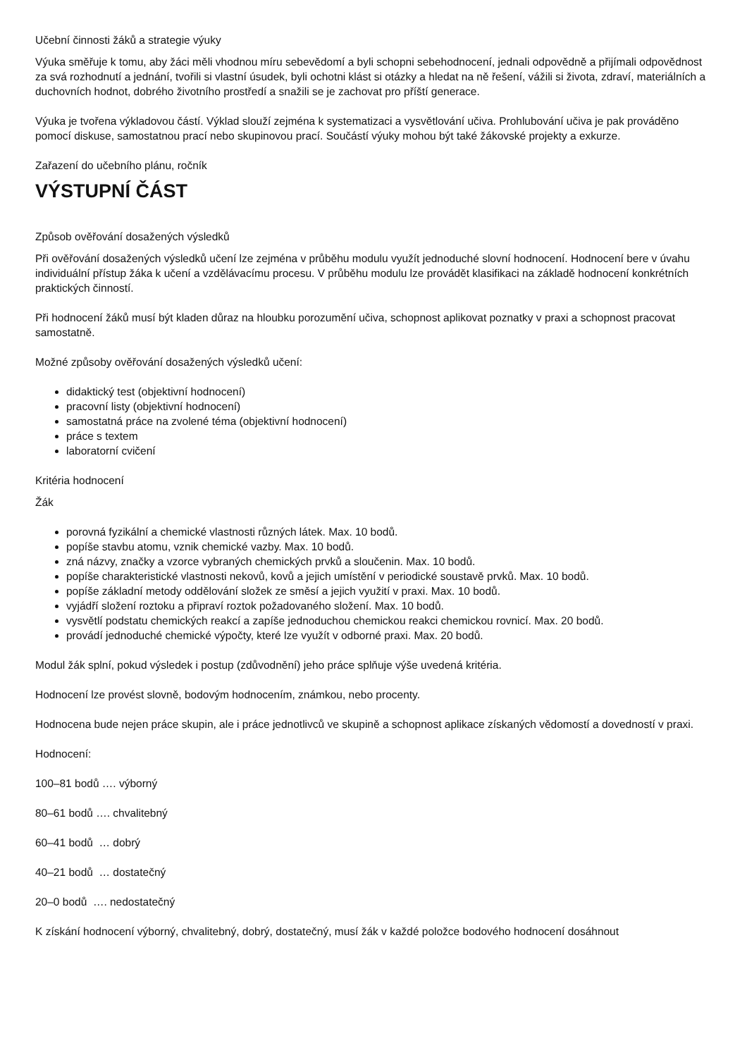Učební činnosti žáků a strategie výuky
Výuka směřuje k tomu, aby žáci měli vhodnou míru sebevědomí a byli schopni sebehodnocení, jednali odpovědně a přijímali odpovědnost za svá rozhodnutí a jednání, tvořili si vlastní úsudek, byli ochotni klást si otázky a hledat na ně řešení, vážili si života, zdraví, materiálních a duchovních hodnot, dobrého životního prostředí a snažili se je zachovat pro příští generace.
Výuka je tvořena výkladovou částí. Výklad slouží zejména k systematizaci a vysvětlování učiva. Prohlubování učiva je pak prováděno pomocí diskuse, samostatnou prací nebo skupinovou prací. Součástí výuky mohou být také žákovské projekty a exkurze.
Zařazení do učebního plánu, ročník
VÝSTUPNÍ ČÁST
Způsob ověřování dosažených výsledků
Při ověřování dosažených výsledků učení lze zejména v průběhu modulu využít jednoduché slovní hodnocení. Hodnocení bere v úvahu individuální přístup žáka k učení a vzdělávacímu procesu. V průběhu modulu lze provádět klasifikaci na základě hodnocení konkrétních praktických činností.
Při hodnocení žáků musí být kladen důraz na hloubku porozumění učiva, schopnost aplikovat poznatky v praxi a schopnost pracovat samostatně.
Možné způsoby ověřování dosažených výsledků učení:
didaktický test (objektivní hodnocení)
pracovní listy (objektivní hodnocení)
samostatná práce na zvolené téma (objektivní hodnocení)
práce s textem
laboratorní cvičení
Kritéria hodnocení
Žák
porovná fyzikální a chemické vlastnosti různých látek. Max. 10 bodů.
popíše stavbu atomu, vznik chemické vazby. Max. 10 bodů.
zná názvy, značky a vzorce vybraných chemických prvků a sloučenin. Max. 10 bodů.
popíše charakteristické vlastnosti nekovů, kovů a jejich umístění v periodické soustavě prvků. Max. 10 bodů.
popíše základní metody oddělování složek ze směsí a jejich využití v praxi. Max. 10 bodů.
vyjádří složení roztoku a připraví roztok požadovaného složení. Max. 10 bodů.
vysvětlí podstatu chemických reakcí a zapíše jednoduchou chemickou reakci chemickou rovnicí. Max. 20 bodů.
provádí jednoduché chemické výpočty, které lze využít v odborné praxi. Max. 20 bodů.
Modul žák splní, pokud výsledek i postup (zdůvodnění) jeho práce splňuje výše uvedená kritéria.
Hodnocení lze provést slovně, bodovým hodnocením, známkou, nebo procenty.
Hodnocena bude nejen práce skupin, ale i práce jednotlivců ve skupině a schopnost aplikace získaných vědomostí a dovedností v praxi.
Hodnocení:
100–81 bodů …. výborný
80–61 bodů …. chvalitebný
60–41 bodů … dobrý
40–21 bodů … dostatečný
20–0 bodů …. nedostatečný
K získání hodnocení výborný, chvalitebný, dobrý, dostatečný, musí žák v každé položce bodového hodnocení dosáhnout